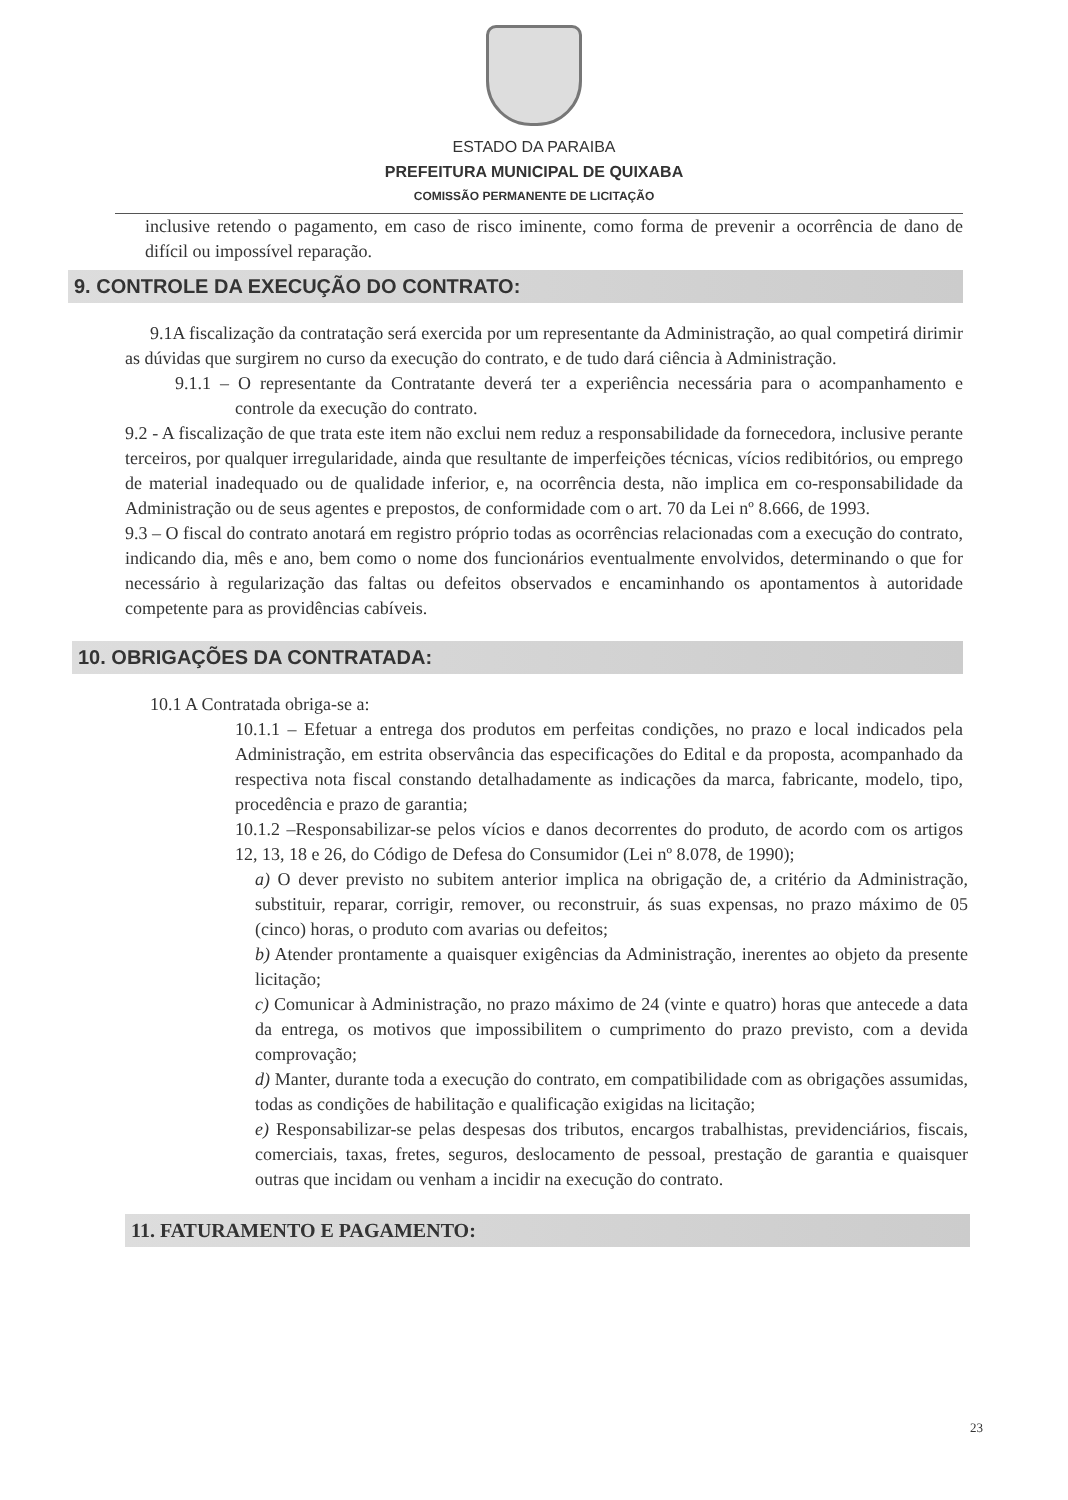ESTADO DA PARAIBA
PREFEITURA MUNICIPAL DE QUIXABA
COMISSÃO PERMANENTE DE LICITAÇÃO
inclusive retendo o pagamento, em caso de risco iminente, como forma de prevenir a ocorrência de dano de difícil ou impossível reparação.
9. CONTROLE DA EXECUÇÃO DO CONTRATO:
9.1A fiscalização da contratação será exercida por um representante da Administração, ao qual competirá dirimir as dúvidas que surgirem no curso da execução do contrato, e de tudo dará ciência à Administração.
9.1.1 – O representante da Contratante deverá ter a experiência necessária para o acompanhamento e controle da execução do contrato.
9.2 - A fiscalização de que trata este item não exclui nem reduz a responsabilidade da fornecedora, inclusive perante terceiros, por qualquer irregularidade, ainda que resultante de imperfeições técnicas, vícios redibitórios, ou emprego de material inadequado ou de qualidade inferior, e, na ocorrência desta, não implica em co-responsabilidade da Administração ou de seus agentes e prepostos, de conformidade com o art. 70 da Lei nº 8.666, de 1993.
9.3 – O fiscal do contrato anotará em registro próprio todas as ocorrências relacionadas com a execução do contrato, indicando dia, mês e ano, bem como o nome dos funcionários eventualmente envolvidos, determinando o que for necessário à regularização das faltas ou defeitos observados e encaminhando os apontamentos à autoridade competente para as providências cabíveis.
10. OBRIGAÇÕES DA CONTRATADA:
10.1 A Contratada obriga-se a:
10.1.1 – Efetuar a entrega dos produtos em perfeitas condições, no prazo e local indicados pela Administração, em estrita observância das especificações do Edital e da proposta, acompanhado da respectiva nota fiscal constando detalhadamente as indicações da marca, fabricante, modelo, tipo, procedência e prazo de garantia;
10.1.2 –Responsabilizar-se pelos vícios e danos decorrentes do produto, de acordo com os artigos 12, 13, 18 e 26, do Código de Defesa do Consumidor (Lei nº 8.078, de 1990);
a) O dever previsto no subitem anterior implica na obrigação de, a critério da Administração, substituir, reparar, corrigir, remover, ou reconstruir, ás suas expensas, no prazo máximo de 05 (cinco) horas, o produto com avarias ou defeitos;
b) Atender prontamente a quaisquer exigências da Administração, inerentes ao objeto da presente licitação;
c) Comunicar à Administração, no prazo máximo de 24 (vinte e quatro) horas que antecede a data da entrega, os motivos que impossibilitem o cumprimento do prazo previsto, com a devida comprovação;
d) Manter, durante toda a execução do contrato, em compatibilidade com as obrigações assumidas, todas as condições de habilitação e qualificação exigidas na licitação;
e) Responsabilizar-se pelas despesas dos tributos, encargos trabalhistas, previdenciários, fiscais, comerciais, taxas, fretes, seguros, deslocamento de pessoal, prestação de garantia e quaisquer outras que incidam ou venham a incidir na execução do contrato.
11. FATURAMENTO E PAGAMENTO:
23